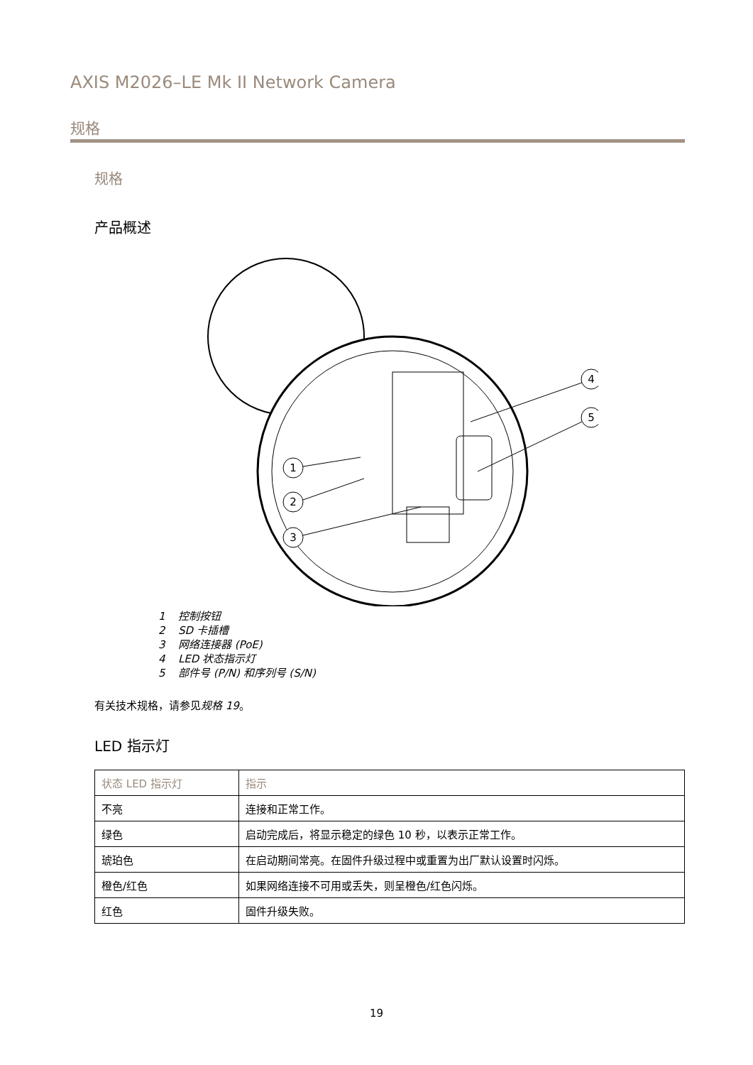AXIS M2026–LE Mk II Network Camera
规格
规格
产品概述
1
2
3
4
5
1 控制按钮
2 SD 卡插槽
3 网络连接器 (PoE)
4 LED 状态指示灯
5 部件号 (P/N) 和序列号 (S/N)
有关技术规格，请参见规格 19。
LED 指示灯
| 状态 LED 指示灯 | 指示 |
| --- | --- |
| 不亮 | 连接和正常工作。 |
| 绿色 | 启动完成后，将显示稳定的绿色 10 秒，以表示正常工作。 |
| 琥珀色 | 在启动期间常亮。在固件升级过程中或重置为出厂默认设置时闪烁。 |
| 橙色/红色 | 如果网络连接不可用或丢失，则呈橙色/红色闪烁。 |
| 红色 | 固件升级失败。 |
19